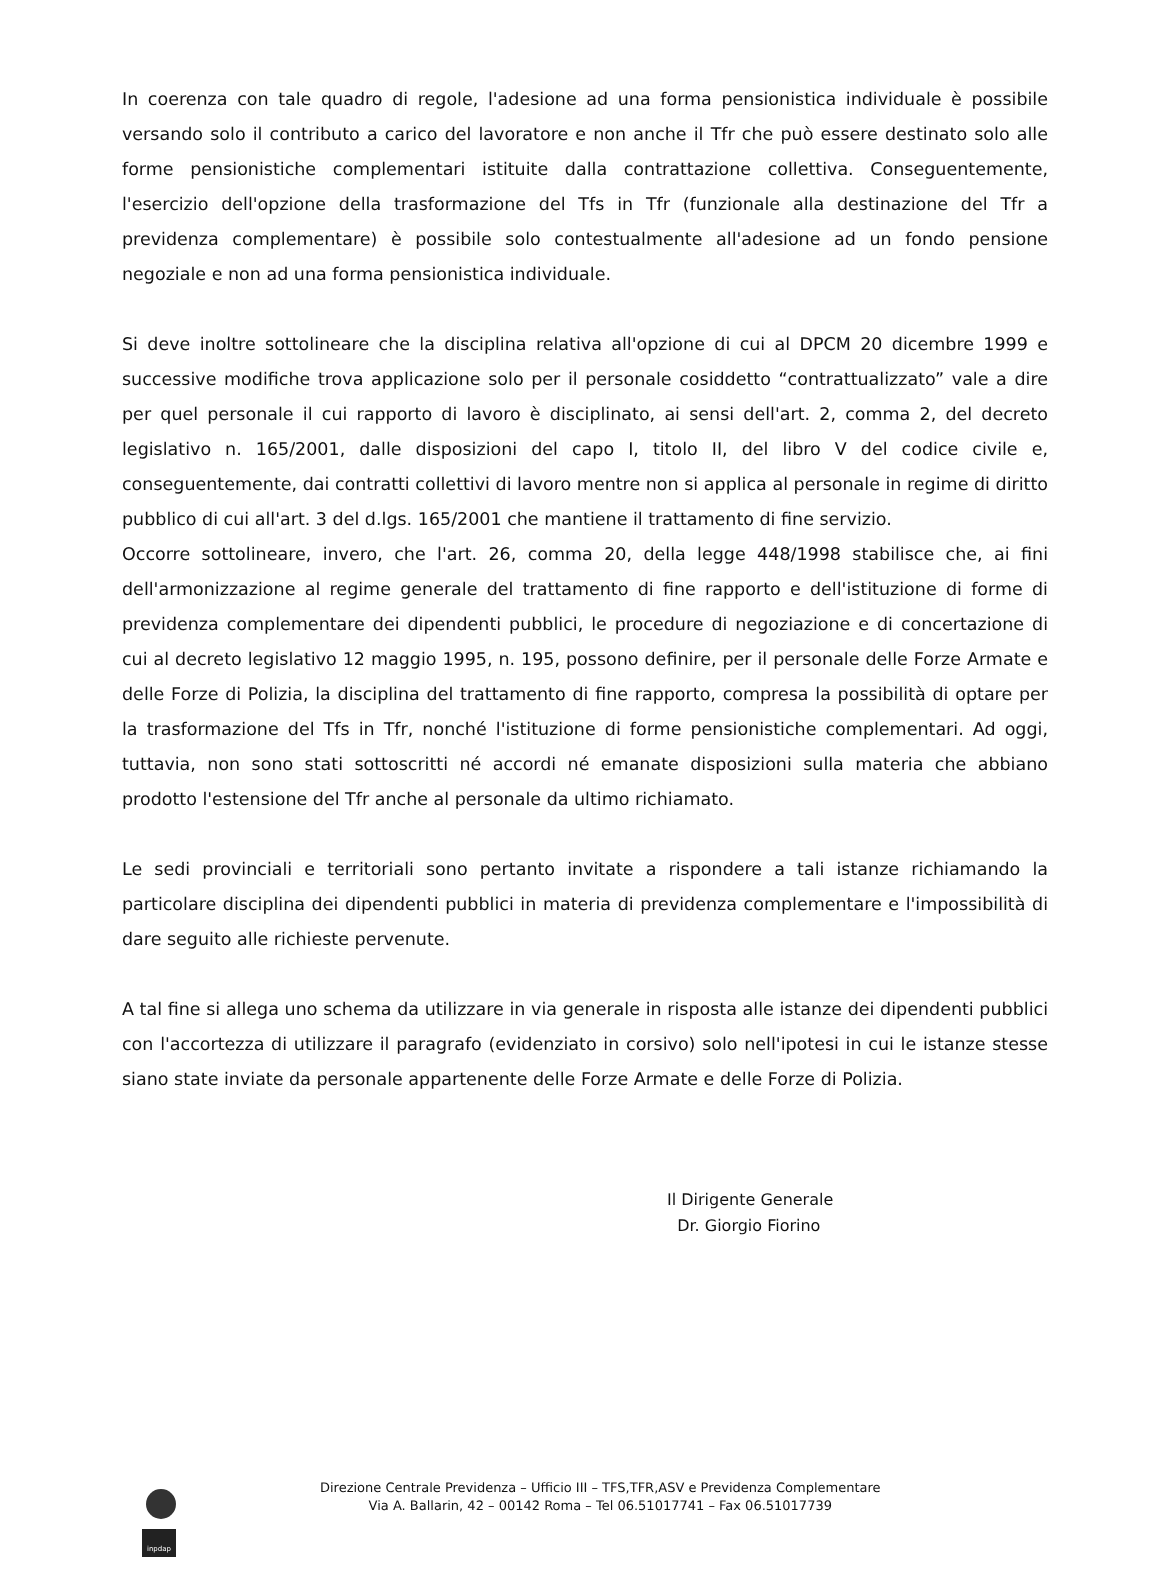In coerenza con tale quadro di regole, l'adesione ad una forma pensionistica individuale è possibile versando solo il contributo a carico del lavoratore e non anche il Tfr che può essere destinato solo alle forme pensionistiche complementari istituite dalla contrattazione collettiva. Conseguentemente, l'esercizio dell'opzione della trasformazione del Tfs in Tfr (funzionale alla destinazione del Tfr a previdenza complementare) è possibile solo contestualmente all'adesione ad un fondo pensione negoziale e non ad una forma pensionistica individuale.
Si deve inoltre sottolineare che la disciplina relativa all'opzione di cui al DPCM 20 dicembre 1999 e successive modifiche trova applicazione solo per il personale cosiddetto “contrattualizzato” vale a dire per quel personale il cui rapporto di lavoro è disciplinato, ai sensi dell'art. 2, comma 2, del decreto legislativo n. 165/2001, dalle disposizioni del capo I, titolo II, del libro V del codice civile e, conseguentemente, dai contratti collettivi di lavoro mentre non si applica al personale in regime di diritto pubblico di cui all'art. 3 del d.lgs. 165/2001 che mantiene il trattamento di fine servizio.
Occorre sottolineare, invero, che l'art. 26, comma 20, della legge 448/1998 stabilisce che, ai fini dell'armonizzazione al regime generale del trattamento di fine rapporto e dell'istituzione di forme di previdenza complementare dei dipendenti pubblici, le procedure di negoziazione e di concertazione di cui al decreto legislativo 12 maggio 1995, n. 195, possono definire, per il personale delle Forze Armate e delle Forze di Polizia, la disciplina del trattamento di fine rapporto, compresa la possibilità di optare per la trasformazione del Tfs in Tfr, nonché l'istituzione di forme pensionistiche complementari. Ad oggi, tuttavia, non sono stati sottoscritti né accordi né emanate disposizioni sulla materia che abbiano prodotto l'estensione del Tfr anche al personale da ultimo richiamato.
Le sedi provinciali e territoriali sono pertanto invitate a rispondere a tali istanze richiamando la particolare disciplina dei dipendenti pubblici in materia di previdenza complementare e l'impossibilità di dare seguito alle richieste pervenute.
A tal fine si allega uno schema da utilizzare in via generale in risposta alle istanze dei dipendenti pubblici con l'accortezza di utilizzare il paragrafo (evidenziato in corsivo) solo nell'ipotesi in cui le istanze stesse siano state inviate da personale appartenente delle Forze Armate e delle Forze di Polizia.
Il Dirigente Generale
Dr. Giorgio Fiorino
inpdap
Direzione Centrale Previdenza – Ufficio III – TFS,TFR,ASV e Previdenza Complementare
Via A. Ballarin, 42 – 00142 Roma – Tel 06.51017741 – Fax 06.51017739